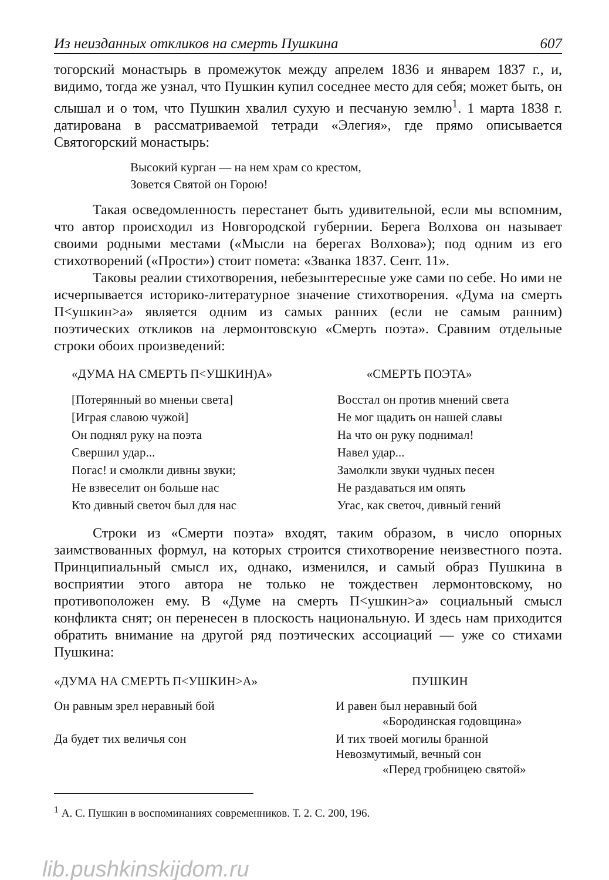Из неизданных откликов на смерть Пушкина 607
тогорский монастырь в промежуток между апрелем 1836 и январем 1837 г., и, видимо, тогда же узнал, что Пушкин купил соседнее место для себя; может быть, он слышал и о том, что Пушкин хвалил сухую и песчаную землю<sup>1</sup>. 1 марта 1838 г. датирована в рассматриваемой тетради «Элегия», где прямо описывается Святогорский монастырь:
Высокий курган — на нем храм со крестом,
Зовется Святой он Горою!
Такая осведомленность перестанет быть удивительной, если мы вспомним, что автор происходил из Новгородской губернии. Берега Волхова он называет своими родными местами («Мысли на берегах Волхова»); под одним из его стихотворений («Прости») стоит помета: «Званка 1837. Сент. 11».
Таковы реалии стихотворения, небезынтересные уже сами по себе. Но ими не исчерпывается историко-литературное значение стихотворения. «Дума на смерть П<ушкин>а» является одним из самых ранних (если не самым ранним) поэтических откликов на лермонтовскую «Смерть поэта». Сравним отдельные строки обоих произведений:
| «ДУМА НА СМЕРТЬ П<УШКИН)А» | «СМЕРТЬ ПОЭТА» |
| --- | --- |
| [Потерянный во мненьи света] | Восстал он против мнений света |
| [Играя славою чужой] | Не мог щадить он нашей славы |
| Он поднял руку на поэта | На что он руку поднимал! |
| Свершил удар... | Навел удар... |
| Погас! и смолкли дивны звуки; | Замолкли звуки чудных песен |
| Не взвеселит он больше нас | Не раздаваться им опять |
| Кто дивный светоч был для нас | Угас, как светоч, дивный гений |
Строки из «Смерти поэта» входят, таким образом, в число опорных заимствованных формул, на которых строится стихотворение неизвестного поэта. Принципиальный смысл их, однако, изменился, и самый образ Пушкина в восприятии этого автора не только не тождествен лермонтовскому, но противоположен ему. В «Думе на смерть П<ушкин>а» социальный смысл конфликта снят; он перенесен в плоскость национальную. И здесь нам приходится обратить внимание на другой ряд поэтических ассоциаций — уже со стихами Пушкина:
| «ДУМА НА СМЕРТЬ П<УШКИН>А» | ПУШКИН |
| --- | --- |
| Он равным зрел неравный бой | И равен был неравный бой «Бородинская годовщина» |
| Да будет тих величья сон | И тих твоей могилы бранной Невозмутимый, вечный сон «Перед гробницею святой» |
<sup>1</sup> А. С. Пушкин в воспоминаниях современников. Т. 2. С. 200, 196.
lib.pushkinskijdom.ru